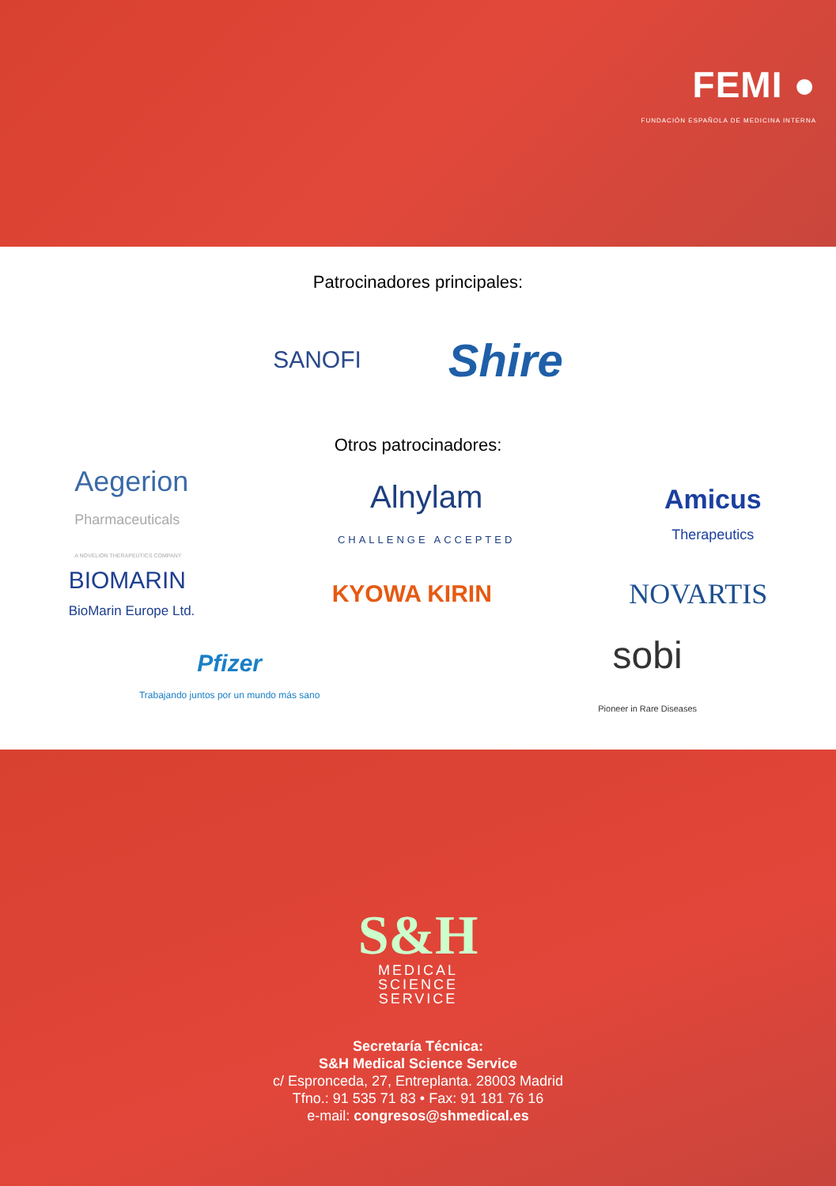FEMI ●
FUNDACIÓN ESPAÑOLA DE MEDICINA INTERNA
Patrocinadores principales:
SANOFI
Shire
Otros patrocinadores:
Aegerion
Pharmaceuticals
A NOVELION THERAPEUTICS COMPANY
Alnylam
CHALLENGE ACCEPTED
Amicus
Therapeutics
BIOMARIN
BioMarin Europe Ltd.
KYOWA KIRIN
NOVARTIS
Pfizer
Trabajando juntos por un mundo más sano
sobi
Pioneer in Rare Diseases
S&H
MEDICAL
SCIENCE
SERVICE
Secretaría Técnica:
S&H Medical Science Service
c/ Espronceda, 27, Entreplanta. 28003 Madrid
Tfno.: 91 535 71 83 • Fax: 91 181 76 16
e-mail: congresos@shmedical.es